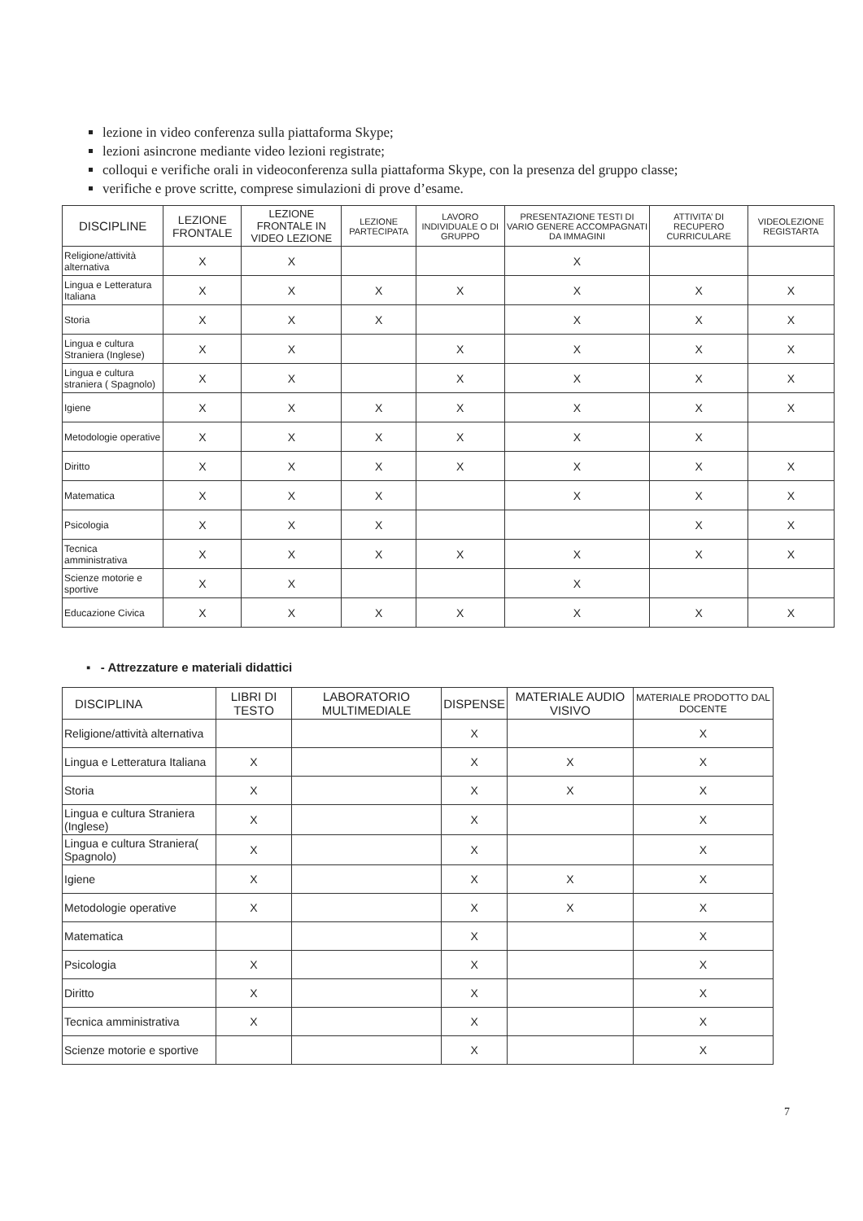lezione in video conferenza sulla piattaforma Skype;
lezioni asincrone mediante video lezioni registrate;
colloqui e verifiche orali in videoconferenza sulla piattaforma Skype, con la presenza del gruppo classe;
verifiche e prove scritte, comprese simulazioni di prove d’esame.
| DISCIPLINE | LEZIONE FRONTALE | LEZIONE FRONTALE IN VIDEO LEZIONE | LEZIONE PARTECIPATA | LAVORO INDIVIDUALE O DI GRUPPO | PRESENTAZIONE TESTI DI VARIO GENERE ACCOMPAGNATI DA IMMAGINI | ATTIVITA’ DI RECUPERO CURRICULARE | VIDEOLEZIONE REGISTARTA |
| --- | --- | --- | --- | --- | --- | --- | --- |
| Religione/attività alternativa | X | X | | | X | | |
| Lingua e Letteratura Italiana | X | X | X | X | X | X | X |
| Storia | X | X | X | | X | X | X |
| Lingua e cultura Straniera (Inglese) | X | X | | X | X | X | X |
| Lingua e cultura straniera ( Spagnolo) | X | X | | X | X | X | X |
| Igiene | X | X | X | X | X | X | X |
| Metodologie operative | X | X | X | X | X | X | |
| Diritto | X | X | X | X | X | X | X |
| Matematica | X | X | X | | X | X | X |
| Psicologia | X | X | X | | | X | X |
| Tecnica amministrativa | X | X | X | X | X | X | X |
| Scienze motorie e sportive | X | X | | | X | | |
| Educazione Civica | X | X | X | X | X | X | X |
▪ - Attrezzature e materiali didattici
| DISCIPLINA | LIBRI DI TESTO | LABORATORIO MULTIMEDIALE | DISPENSE | MATERIALE AUDIO VISIVO | MATERIALE PRODOTTO DAL DOCENTE |
| --- | --- | --- | --- | --- | --- |
| Religione/attività alternativa | | | X | | X |
| Lingua e Letteratura Italiana | X | | X | X | X |
| Storia | X | | X | X | X |
| Lingua e cultura Straniera (Inglese) | X | | X | | X |
| Lingua e cultura Straniera( Spagnolo) | X | | X | | X |
| Igiene | X | | X | X | X |
| Metodologie operative | X | | X | X | X |
| Matematica | | | X | | X |
| Psicologia | X | | X | | X |
| Diritto | X | | X | | X |
| Tecnica amministrativa | X | | X | | X |
| Scienze motorie e sportive | | | X | | X |
7